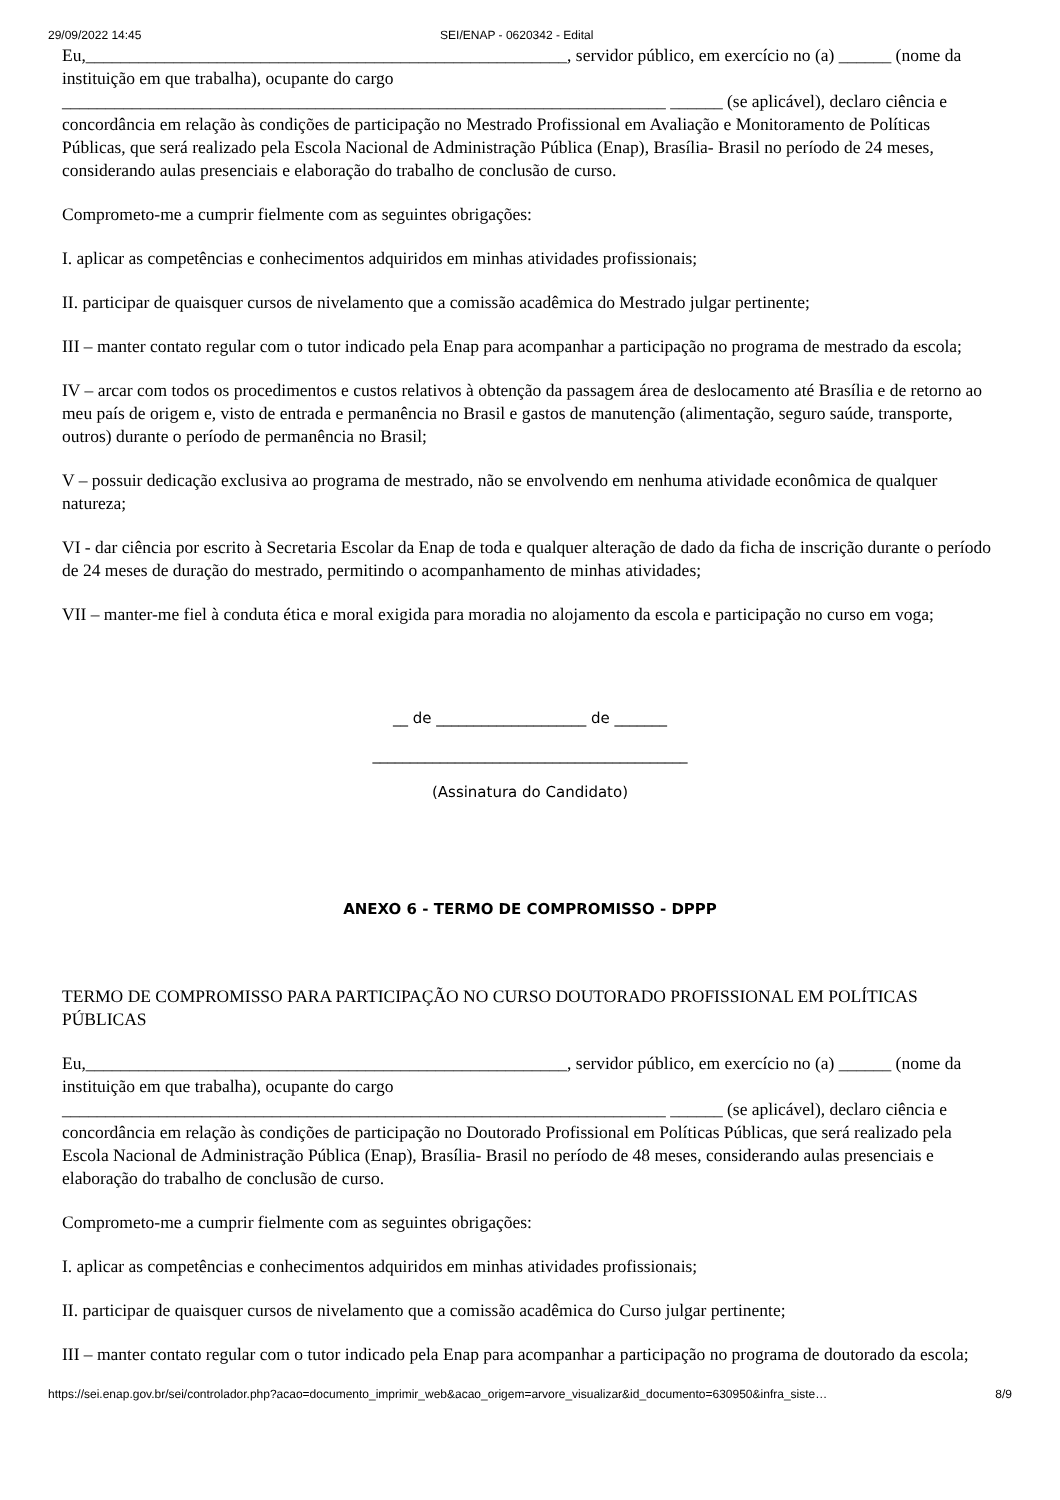29/09/2022 14:45 SEI/ENAP - 0620342 - Edital
Eu,_______________________________________________________, servidor público, em exercício no (a) ______ (nome da instituição em que trabalha), ocupante do cargo _____________________________________________________________________ ______ (se aplicável), declaro ciência e concordância em relação às condições de participação no Mestrado Profissional em Avaliação e Monitoramento de Políticas Públicas, que será realizado pela Escola Nacional de Administração Pública (Enap), Brasília- Brasil no período de 24 meses, considerando aulas presenciais e elaboração do trabalho de conclusão de curso.
Comprometo-me a cumprir fielmente com as seguintes obrigações:
I. aplicar as competências e conhecimentos adquiridos em minhas atividades profissionais;
II. participar de quaisquer cursos de nivelamento que a comissão acadêmica do Mestrado julgar pertinente;
III – manter contato regular com o tutor indicado pela Enap para acompanhar a participação no programa de mestrado da escola;
IV – arcar com todos os procedimentos e custos relativos à obtenção da passagem área de deslocamento até Brasília e de retorno ao meu país de origem e, visto de entrada e permanência no Brasil e gastos de manutenção (alimentação, seguro saúde, transporte, outros) durante o período de permanência no Brasil;
V – possuir dedicação exclusiva ao programa de mestrado, não se envolvendo em nenhuma atividade econômica de qualquer natureza;
VI - dar ciência por escrito à Secretaria Escolar da Enap de toda e qualquer alteração de dado da ficha de inscrição durante o período de 24 meses de duração do mestrado, permitindo o acompanhamento de minhas atividades;
VII – manter-me fiel à conduta ética e moral exigida para moradia no alojamento da escola e participação no curso em voga;
__ de ____________________ de _______
__________________________________________
(Assinatura do Candidato)
ANEXO 6 - TERMO DE COMPROMISSO - DPPP
TERMO DE COMPROMISSO PARA PARTICIPAÇÃO NO CURSO DOUTORADO PROFISSIONAL EM POLÍTICAS PÚBLICAS
Eu,_______________________________________________________, servidor público, em exercício no (a) ______ (nome da instituição em que trabalha), ocupante do cargo _____________________________________________________________________ ______ (se aplicável), declaro ciência e concordância em relação às condições de participação no Doutorado Profissional em Políticas Públicas, que será realizado pela Escola Nacional de Administração Pública (Enap), Brasília- Brasil no período de 48 meses, considerando aulas presenciais e elaboração do trabalho de conclusão de curso.
Comprometo-me a cumprir fielmente com as seguintes obrigações:
I. aplicar as competências e conhecimentos adquiridos em minhas atividades profissionais;
II. participar de quaisquer cursos de nivelamento que a comissão acadêmica do Curso julgar pertinente;
III – manter contato regular com o tutor indicado pela Enap para acompanhar a participação no programa de doutorado da escola;
https://sei.enap.gov.br/sei/controlador.php?acao=documento_imprimir_web&acao_origem=arvore_visualizar&id_documento=630950&infra_siste… 8/9